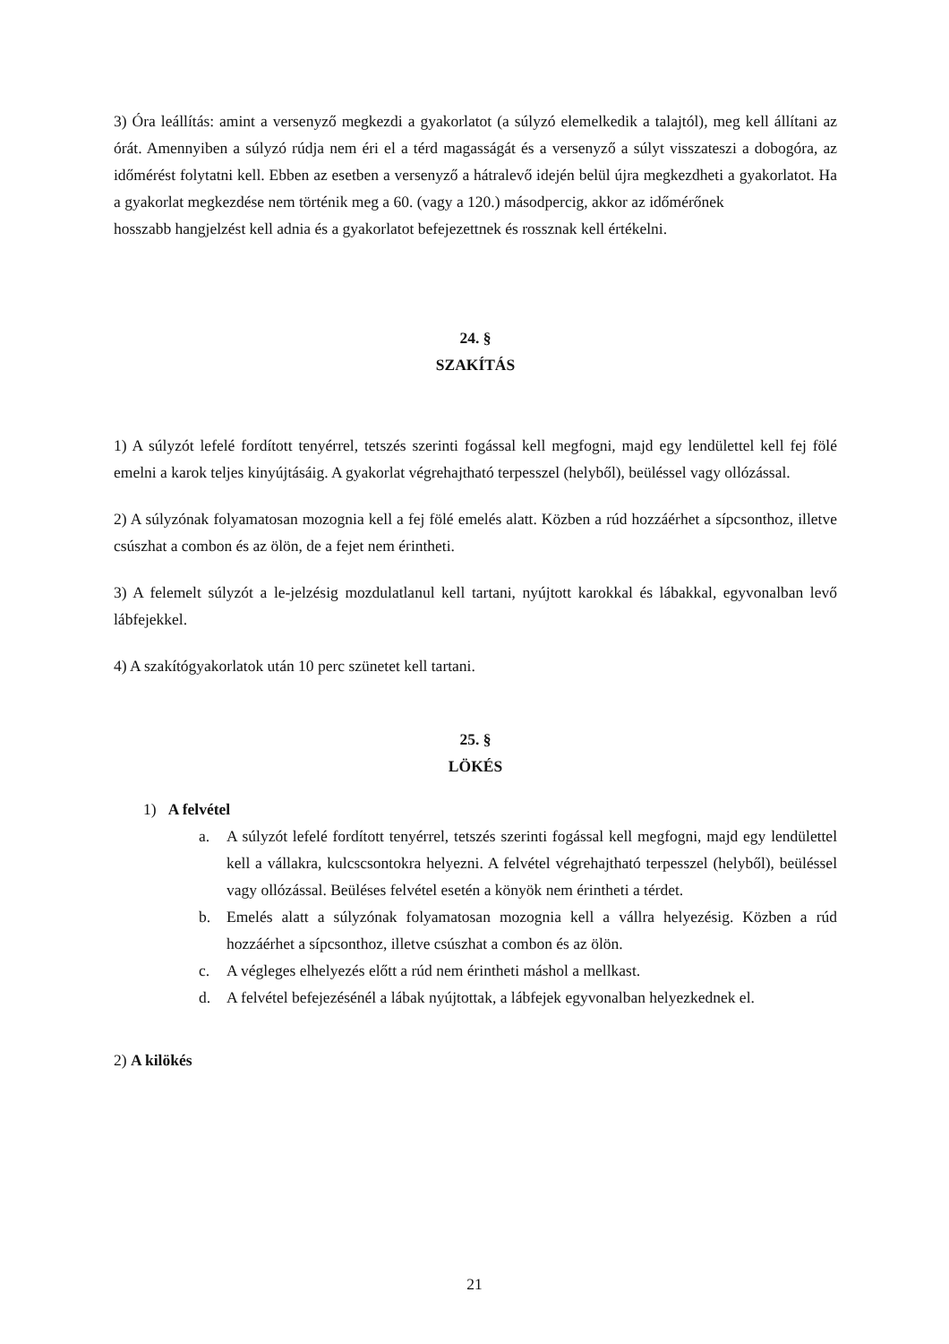3) Óra leállítás: amint a versenyző megkezdi a gyakorlatot (a súlyzó elemelkedik a talajtól), meg kell állítani az órát. Amennyiben a súlyzó rúdja nem éri el a térd magasságát és a versenyző a súlyt visszateszi a dobogóra, az időmérést folytatni kell. Ebben az esetben a versenyző a hátralevő idején belül újra megkezdheti a gyakorlatot. Ha a gyakorlat megkezdése nem történik meg a 60. (vagy a 120.) másodpercig, akkor az időmérőnek
hosszabb hangjelzést kell adnia és a gyakorlatot befejezettnek és rossznak kell értékelni.
24. §
SZAKÍTÁS
1) A súlyzót lefelé fordított tenyérrel, tetszés szerinti fogással kell megfogni, majd egy lendülettel kell fej fölé emelni a karok teljes kinyújtásáig. A gyakorlat végrehajtható terpesszel (helyből), beüléssel vagy ollózással.
2) A súlyzónak folyamatosan mozognia kell a fej fölé emelés alatt. Közben a rúd hozzáérhet a sípcsonthoz, illetve csúszhat a combon és az ölön, de a fejet nem érintheti.
3) A felemelt súlyzót a le-jelzésig mozdulatlanul kell tartani, nyújtott karokkal és lábakkal, egyvonalban levő lábfejekkel.
4) A szakítógyakorlatok után 10 perc szünetet kell tartani.
25. §
LÖKÉS
1) A felvétel
a. A súlyzót lefelé fordított tenyérrel, tetszés szerinti fogással kell megfogni, majd egy lendülettel kell a vállakra, kulcscsontokra helyezni. A felvétel végrehajtható terpesszel (helyből), beüléssel vagy ollózással. Beüléses felvétel esetén a könyök nem érintheti a térdet.
b. Emelés alatt a súlyzónak folyamatosan mozognia kell a vállra helyezésig. Közben a rúd hozzáérhet a sípcsonthoz, illetve csúszhat a combon és az ölön.
c. A végleges elhelyezés előtt a rúd nem érintheti máshol a mellkast.
d. A felvétel befejezésénél a lábak nyújtottak, a lábfejek egyvonalban helyezkednek el.
2) A kilökés
21